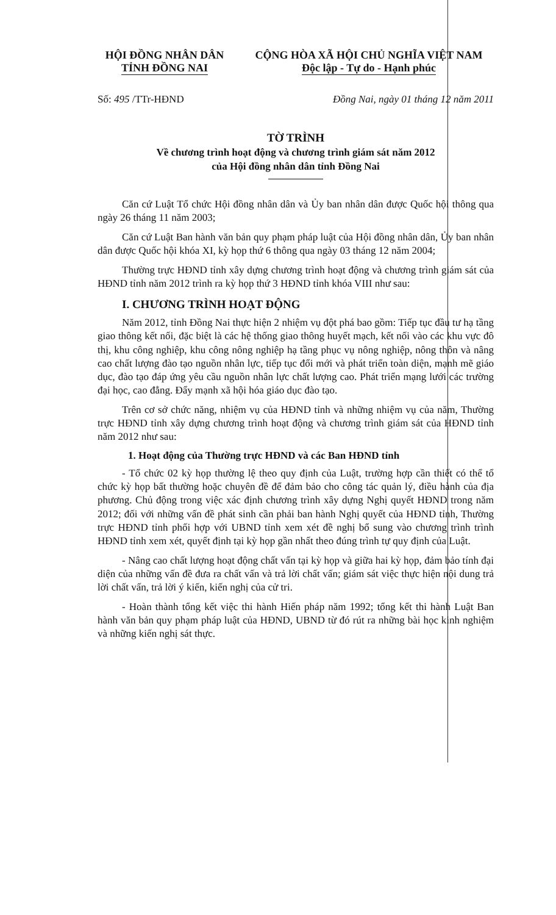HỘI ĐỒNG NHÂN DÂN
TỈNH ĐỒNG NAI
CỘNG HÒA XÃ HỘI CHỦ NGHĨA VIỆT NAM
Độc lập - Tự do - Hạnh phúc
Số: 495 /TTr-HĐND Đồng Nai, ngày 01 tháng 12 năm 2011
TỜ TRÌNH
Về chương trình hoạt động và chương trình giám sát năm 2012
của Hội đồng nhân dân tỉnh Đồng Nai
Căn cứ Luật Tổ chức Hội đồng nhân dân và Ủy ban nhân dân được Quốc hội thông qua ngày 26 tháng 11 năm 2003;
Căn cứ Luật Ban hành văn bản quy phạm pháp luật của Hội đồng nhân dân, Ủy ban nhân dân được Quốc hội khóa XI, kỳ họp thứ 6 thông qua ngày 03 tháng 12 năm 2004;
Thường trực HĐND tỉnh xây dựng chương trình hoạt động và chương trình giám sát của HĐND tỉnh năm 2012 trình ra kỳ họp thứ 3 HĐND tỉnh khóa VIII như sau:
I. CHƯƠNG TRÌNH HOẠT ĐỘNG
Năm 2012, tỉnh Đồng Nai thực hiện 2 nhiệm vụ đột phá bao gồm: Tiếp tục đầu tư hạ tầng giao thông kết nối, đặc biệt là các hệ thống giao thông huyết mạch, kết nối vào các khu vực đô thị, khu công nghiệp, khu công nông nghiệp hạ tầng phục vụ nông nghiệp, nông thôn và nâng cao chất lượng đào tạo nguồn nhân lực, tiếp tục đổi mới và phát triển toàn diện, mạnh mẽ giáo dục, đào tạo đáp ứng yêu cầu nguồn nhân lực chất lượng cao. Phát triển mạng lưới các trường đại học, cao đẳng. Đẩy mạnh xã hội hóa giáo dục đào tạo.
Trên cơ sở chức năng, nhiệm vụ của HĐND tỉnh và những nhiệm vụ của năm, Thường trực HĐND tỉnh xây dựng chương trình hoạt động và chương trình giám sát của HĐND tỉnh năm 2012 như sau:
1. Hoạt động của Thường trực HĐND và các Ban HĐND tỉnh
- Tổ chức 02 kỳ họp thường lệ theo quy định của Luật, trường hợp cần thiết có thể tổ chức kỳ họp bất thường hoặc chuyên đề để đảm bảo cho công tác quản lý, điều hành của địa phương. Chủ động trong việc xác định chương trình xây dựng Nghị quyết HĐND trong năm 2012; đối với những vấn đề phát sinh cần phải ban hành Nghị quyết của HĐND tỉnh, Thường trực HĐND tỉnh phối hợp với UBND tỉnh xem xét đề nghị bổ sung vào chương trình trình HĐND tỉnh xem xét, quyết định tại kỳ họp gần nhất theo đúng trình tự quy định của Luật.
- Nâng cao chất lượng hoạt động chất vấn tại kỳ họp và giữa hai kỳ họp, đảm bảo tính đại diện của những vấn đề đưa ra chất vấn và trả lời chất vấn; giám sát việc thực hiện nội dung trả lời chất vấn, trả lời ý kiến, kiến nghị của cử tri.
- Hoàn thành tổng kết việc thi hành Hiến pháp năm 1992; tổng kết thi hành Luật Ban hành văn bản quy phạm pháp luật của HĐND, UBND từ đó rút ra những bài học kinh nghiệm và những kiến nghị sát thực.